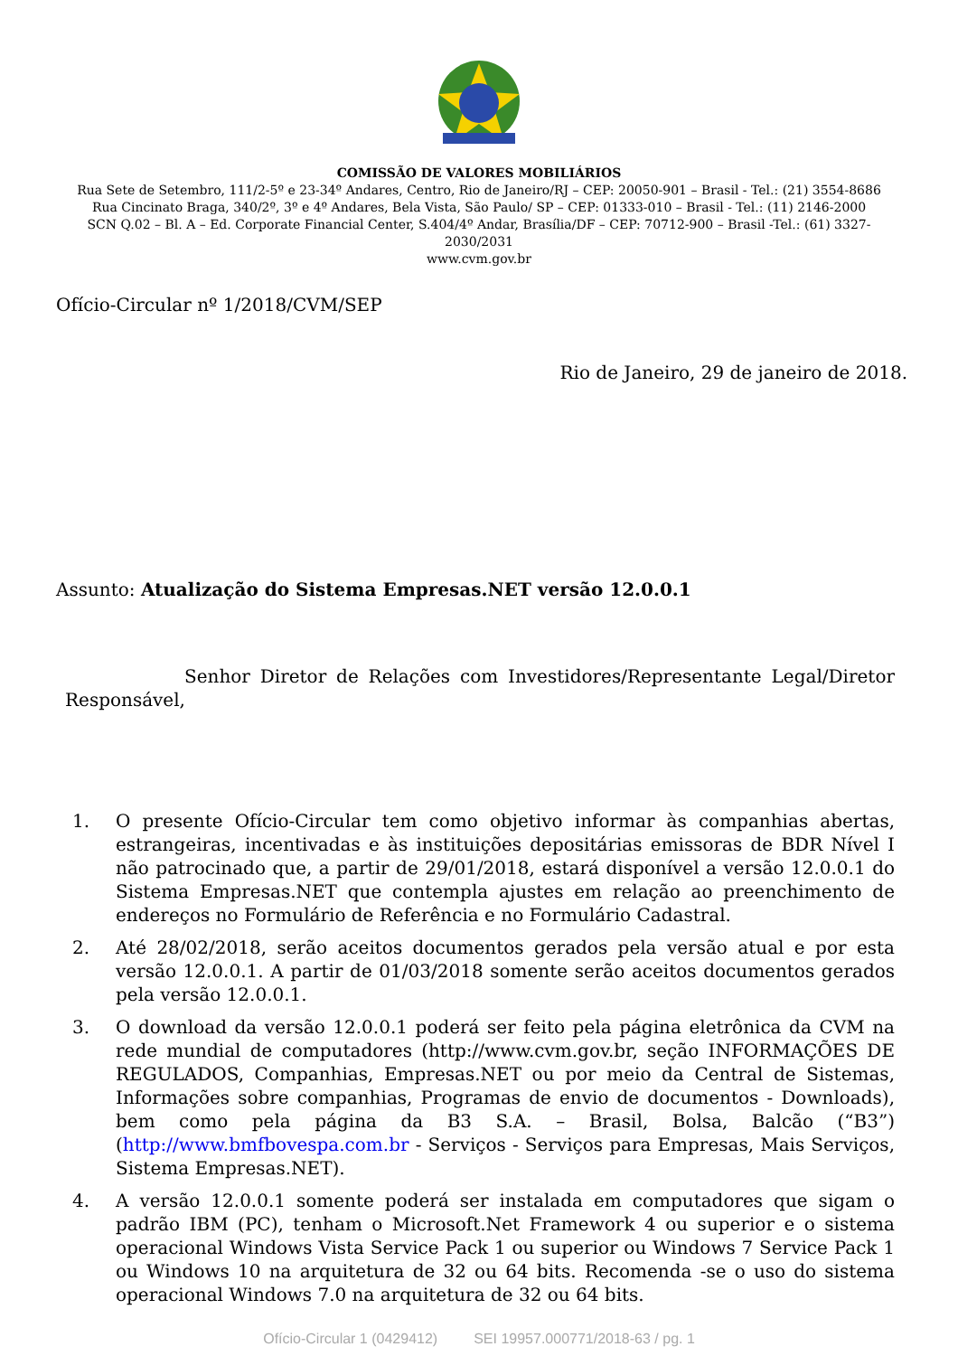COMISSÃO DE VALORES MOBILIÁRIOS
Rua Sete de Setembro, 111/2-5º e 23-34º Andares, Centro, Rio de Janeiro/RJ – CEP: 20050-901 – Brasil - Tel.: (21) 3554-8686
Rua Cincinato Braga, 340/2º, 3º e 4º Andares, Bela Vista, São Paulo/ SP – CEP: 01333-010 – Brasil - Tel.: (11) 2146-2000
SCN Q.02 – Bl. A – Ed. Corporate Financial Center, S.404/4º Andar, Brasília/DF – CEP: 70712-900 – Brasil -Tel.: (61) 3327-
2030/2031
www.cvm.gov.br
Ofício-Circular nº 1/2018/CVM/SEP
Rio de Janeiro, 29 de janeiro de 2018.
Assunto: Atualização do Sistema Empresas.NET versão 12.0.0.1
Senhor Diretor de Relações com Investidores/Representante Legal/Diretor Responsável,
1. O presente Ofício-Circular tem como objetivo informar às companhias abertas, estrangeiras, incentivadas e às instituições depositárias emissoras de BDR Nível I não patrocinado que, a partir de 29/01/2018, estará disponível a versão 12.0.0.1 do Sistema Empresas.NET que contempla ajustes em relação ao preenchimento de endereços no Formulário de Referência e no Formulário Cadastral.
2. Até 28/02/2018, serão aceitos documentos gerados pela versão atual e por esta versão 12.0.0.1. A partir de 01/03/2018 somente serão aceitos documentos gerados pela versão 12.0.0.1.
3. O download da versão 12.0.0.1 poderá ser feito pela página eletrônica da CVM na rede mundial de computadores (http://www.cvm.gov.br, seção INFORMAÇÕES DE REGULADOS, Companhias, Empresas.NET ou por meio da Central de Sistemas, Informações sobre companhias, Programas de envio de documentos - Downloads), bem como pela página da B3 S.A. – Brasil, Bolsa, Balcão (“B3”) (http://www.bmfbovespa.com.br - Serviços - Serviços para Empresas, Mais Serviços, Sistema Empresas.NET).
4. A versão 12.0.0.1 somente poderá ser instalada em computadores que sigam o padrão IBM (PC), tenham o Microsoft.Net Framework 4 ou superior e o sistema operacional Windows Vista Service Pack 1 ou superior ou Windows 7 Service Pack 1 ou Windows 10 na arquitetura de 32 ou 64 bits. Recomenda -se o uso do sistema operacional Windows 7.0 na arquitetura de 32 ou 64 bits.
Ofício-Circular 1 (0429412) SEI 19957.000771/2018-63 / pg. 1